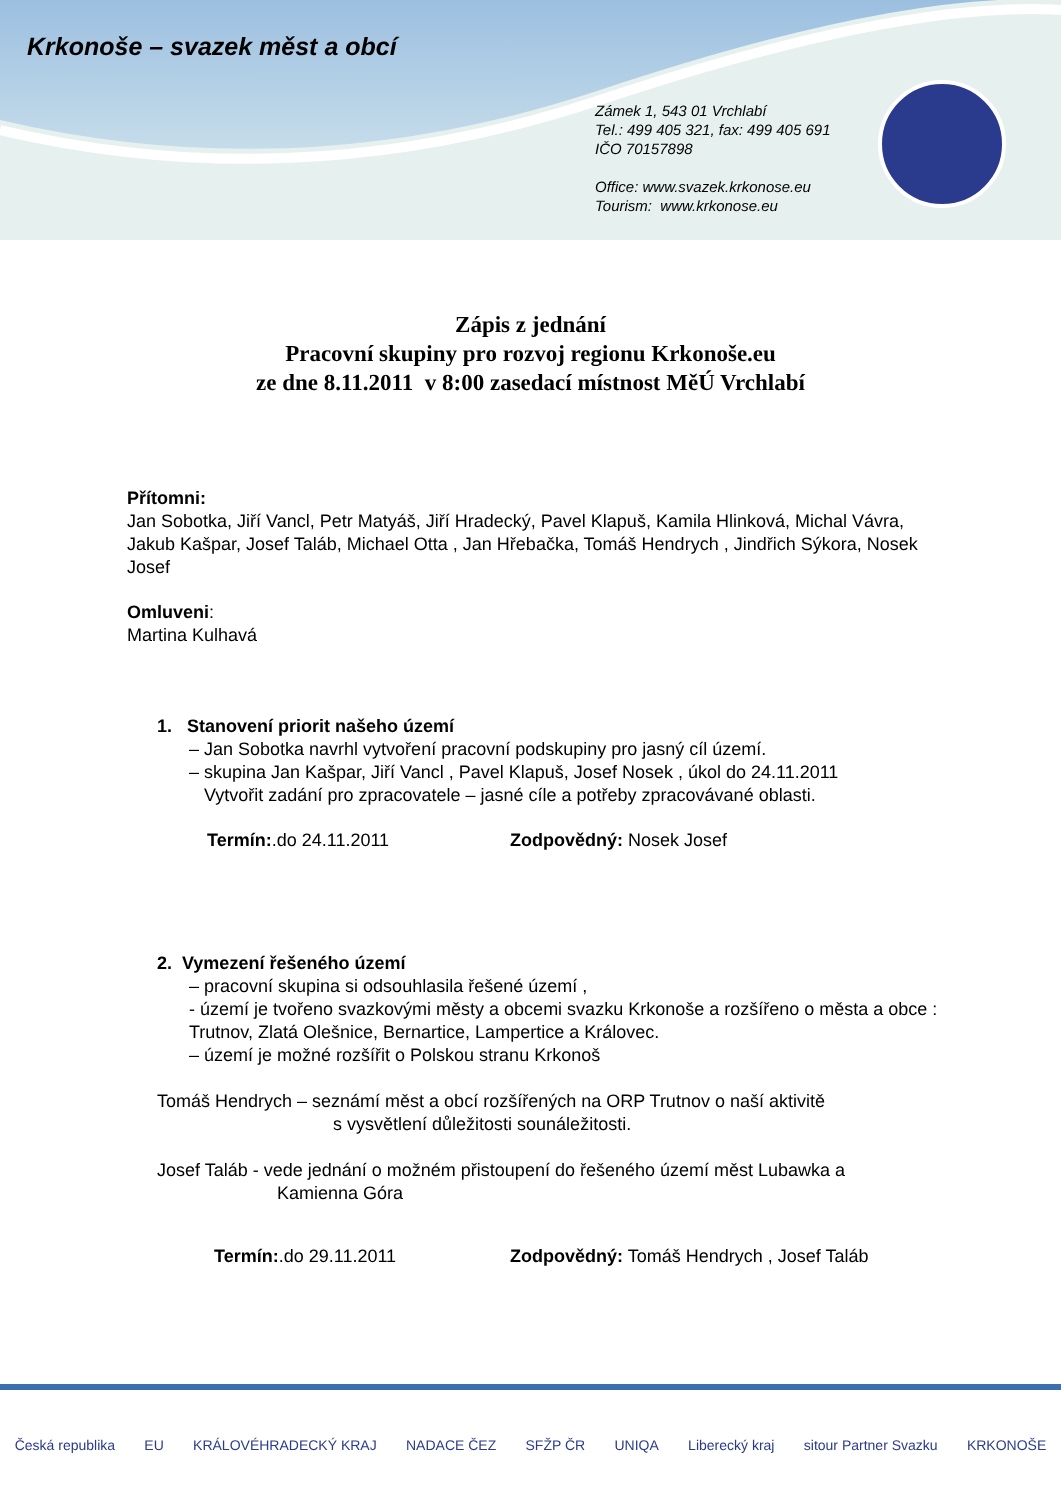Krkonoše – svazek měst a obcí
Zámek 1, 543 01 Vrchlabí
Tel.: 499 405 321, fax: 499 405 691
IČO 70157898
Office: www.svazek.krkonose.eu
Tourism: www.krkonose.eu
Zápis z jednání
Pracovní skupiny pro rozvoj regionu Krkonoše.eu
ze dne 8.11.2011 v 8:00 zasedací místnost MěÚ Vrchlabí
Přítomni:
Jan Sobotka, Jiří Vancl, Petr Matyáš, Jiří Hradecký, Pavel Klapuš, Kamila Hlinková, Michal Vávra, Jakub Kašpar, Josef Taláb, Michael Otta , Jan Hřebačka, Tomáš Hendrych , Jindřich Sýkora, Nosek Josef
Omluveni:
Martina Kulhavá
1. Stanovení priorit našeho území
– Jan Sobotka navrhl vytvoření pracovní podskupiny pro jasný cíl území.
– skupina Jan Kašpar, Jiří Vancl , Pavel Klapuš, Josef Nosek , úkol do 24.11.2011
Vytvořit zadání pro zpracovatele – jasné cíle a potřeby zpracovávané oblasti.
Termín:.do 24.11.2011 Zodpovědný: Nosek Josef
2. Vymezení řešeného území
– pracovní skupina si odsouhlasila řešené území ,
- území je tvořeno svazkovými městy a obcemi svazku Krkonoše a rozšířeno o města a obce : Trutnov, Zlatá Olešnice, Bernartice, Lampertice a Královec.
– území je možné rozšířit o Polskou stranu Krkonoš
Tomáš Hendrych – seznámí měst a obcí rozšířených na ORP Trutnov o naší aktivitě
s vysvětlení důležitosti sounáležitosti.
Josef Taláb - vede jednání o možném přistoupení do řešeného území měst Lubawka a
Kamienna Góra
Termín:.do 29.11.2011 Zodpovědný: Tomáš Hendrych , Josef Taláb
Česká republika EU KRÁLOVÉHRADECKÝ KRAJ NADACE ČEZ SFŽP ČR UNIQA Liberecký kraj sitour Partner Svazku KRKONOŠE